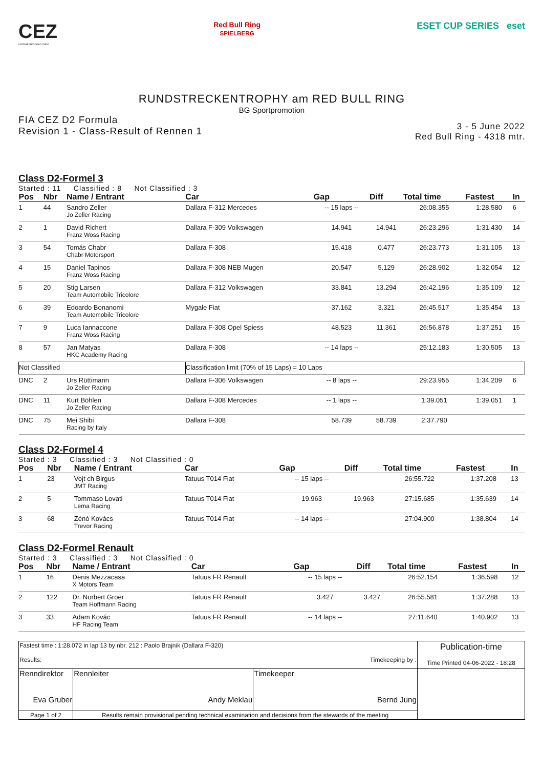CEZ
central european zone
Red Bull Ring
SPIELBERG
ESET CUP SERIES eset
RUNDSTRECKENTROPHY am RED BULL RING
BG Sportpromotion
FIA CEZ D2 Formula
Revision 1 - Class-Result of Rennen 1
3 - 5 June 2022
Red Bull Ring - 4318 mtr.
Class D2-Formel 3
Started : 11 Classified : 8 Not Classified : 3
| Pos | Nbr | Name / Entrant | Car | Gap | Diff | Total time | Fastest | In |
| --- | --- | --- | --- | --- | --- | --- | --- | --- |
| 1 | 44 | Sandro Zeller Jo Zeller Racing | Dallara F-312 Mercedes | -- 15 laps -- | | 26:08.355 | 1:28.580 | 6 |
| 2 | 1 | David Richert Franz Woss Racing | Dallara F-309 Volkswagen | 14.941 | 14.941 | 26:23.296 | 1:31.430 | 14 |
| 3 | 54 | Tomás Chabr Chabr Motorsport | Dallara F-308 | 15.418 | 0.477 | 26:23.773 | 1:31.105 | 13 |
| 4 | 15 | Daniel Tapinos Franz Woss Racing | Dallara F-308 NEB Mugen | 20.547 | 5.129 | 26:28.902 | 1:32.054 | 12 |
| 5 | 20 | Stig Larsen Team Automobile Tricolore | Dallara F-312 Volkswagen | 33.841 | 13.294 | 26:42.196 | 1:35.109 | 12 |
| 6 | 39 | Edoardo Bonanomi Team Automobile Tricolore | Mygale Fiat | 37.162 | 3.321 | 26:45.517 | 1:35.454 | 13 |
| 7 | 9 | Luca Iannaccone Franz Woss Racing | Dallara F-308 Opel Spiess | 48.523 | 11.361 | 26:56.878 | 1:37.251 | 15 |
| 8 | 57 | Jan Matyas HKC Academy Racing | Dallara F-308 | -- 14 laps -- | | 25:12.183 | 1:30.505 | 13 |
| Not Classified | | | Classification limit (70% of 15 Laps) = 10 Laps | | | | | |
| DNC | 2 | Urs Rüttimann Jo Zeller Racing | Dallara F-306 Volkswagen | -- 8 laps -- | | 29:23.955 | 1:34.209 | 6 |
| DNC | 11 | Kurt Böhlen Jo Zeller Racing | Dallara F-308 Mercedes | -- 1 laps -- | | 1:39.051 | 1:39.051 | 1 |
| DNC | 75 | Mei Shibi Racing by Italy | Dallara F-308 | 58.739 | 58.739 | 2:37.790 | | |
Class D2-Formel 4
Started : 3 Classified : 3 Not Classified : 0
| Pos | Nbr | Name / Entrant | Car | Gap | Diff | Total time | Fastest | In |
| --- | --- | --- | --- | --- | --- | --- | --- | --- |
| 1 | 23 | Vojt ch Birgus JMT Racing | Tatuus T014 Fiat | -- 15 laps -- | | 26:55.722 | 1:37.208 | 13 |
| 2 | 5 | Tommaso Lovati Lema Racing | Tatuus T014 Fiat | 19.963 | 19.963 | 27:15.685 | 1:35.639 | 14 |
| 3 | 68 | Zénó Kovács Trevor Racing | Tatuus T014 Fiat | -- 14 laps -- | | 27:04.900 | 1:38.804 | 14 |
Class D2-Formel Renault
Started : 3 Classified : 3 Not Classified : 0
| Pos | Nbr | Name / Entrant | Car | Gap | Diff | Total time | Fastest | In |
| --- | --- | --- | --- | --- | --- | --- | --- | --- |
| 1 | 16 | Denis Mezzacasa X Motors Team | Tatuus FR Renault | -- 15 laps -- | | 26:52.154 | 1:36.598 | 12 |
| 2 | 122 | Dr. Norbert Groer Team Hoffmann Racing | Tatuus FR Renault | 3.427 | 3.427 | 26:55.581 | 1:37.288 | 13 |
| 3 | 33 | Adam Kovác HF Racing Team | Tatuus FR Renault | -- 14 laps -- | | 27:11.640 | 1:40.902 | 13 |
| Fastest time : 1:28.072 in lap 13 by nbr. 212 : Paolo Brajnik (Dallara F-320) Results: Timekeeping by : | | | | Publication-time Time Printed 04-06-2022 - 18:28 |
| Renndirektor Eva Gruber | | Rennleiter Andy Meklau | Timekeeper Bernd Jung | |
| Page 1 of 2 | Results remain provisional pending technical examination and decisions from the stewards of the meeting | | | |